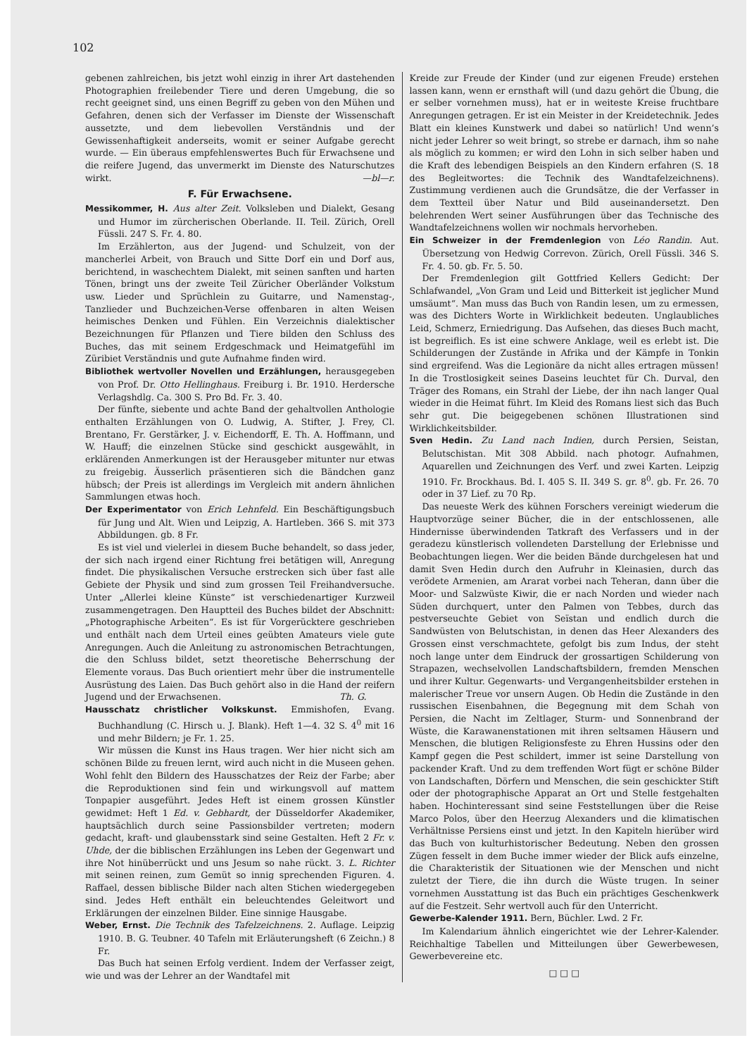102
gebenen zahlreichen, bis jetzt wohl einzig in ihrer Art dastehenden Photographien freilebender Tiere und deren Umgebung, die so recht geeignet sind, uns einen Begriff zu geben von den Mühen und Gefahren, denen sich der Verfasser im Dienste der Wissenschaft aussetzte, und dem liebevollen Verständnis und der Gewissenhaftigkeit anderseits, womit er seiner Aufgabe gerecht wurde. — Ein überaus empfehlenswertes Buch für Erwachsene und die reifere Jugend, das unvermerkt im Dienste des Naturschutzes wirkt. —bl—r.
F. Für Erwachsene.
Messikommer, H. Aus alter Zeit. Volksleben und Dialekt, Gesang und Humor im zürcherischen Oberlande. II. Teil. Zürich, Orell Füssli. 247 S. Fr. 4. 80.
Im Erzählerton, aus der Jugend- und Schulzeit, von der mancherlei Arbeit, von Brauch und Sitte Dorf ein und Dorf aus, berichtend, in waschechtem Dialekt, mit seinen sanften und harten Tönen, bringt uns der zweite Teil Züricher Oberländer Volkstum usw. Lieder und Sprüchlein zu Guitarre, und Namenstag-, Tanzlieder und Buchzeichen-Verse offenbaren in alten Weisen heimisches Denken und Fühlen. Ein Verzeichnis dialektischer Bezeichnungen für Pflanzen und Tiere bilden den Schluss des Buches, das mit seinem Erdgeschmack und Heimatgefühl im Züribiet Verständnis und gute Aufnahme finden wird.
Bibliothek wertvoller Novellen und Erzählungen, herausgegeben von Prof. Dr. Otto Hellinghaus. Freiburg i. Br. 1910. Herdersche Verlagshdlg. Ca. 300 S. Pro Bd. Fr. 3. 40.
Der fünfte, siebente und achte Band der gehaltvollen Anthologie enthalten Erzählungen von O. Ludwig, A. Stifter, J. Frey, Cl. Brentano, Fr. Gerstärker, J. v. Eichendorff, E. Th. A. Hoffmann, und W. Hauff; die einzelnen Stücke sind geschickt ausgewählt, in erklärenden Anmerkungen ist der Herausgeber mitunter nur etwas zu freigebig. Äusserlich präsentieren sich die Bändchen ganz hübsch; der Preis ist allerdings im Vergleich mit andern ähnlichen Sammlungen etwas hoch.
Der Experimentator von Erich Lehnfeld. Ein Beschäftigungsbuch für Jung und Alt. Wien und Leipzig, A. Hartleben. 366 S. mit 373 Abbildungen. gb. 8 Fr.
Es ist viel und vielerlei in diesem Buche behandelt, so dass jeder, der sich nach irgend einer Richtung frei betätigen will, Anregung findet. Die physikalischen Versuche erstrecken sich über fast alle Gebiete der Physik und sind zum grossen Teil Freihandversuche. Unter „Allerlei kleine Künste“ ist verschiedenartiger Kurzweil zusammengetragen. Den Hauptteil des Buches bildet der Abschnitt: „Photographische Arbeiten“. Es ist für Vorgerücktere geschrieben und enthält nach dem Urteil eines geübten Amateurs viele gute Anregungen. Auch die Anleitung zu astronomischen Betrachtungen, die den Schluss bildet, setzt theoretische Beherrschung der Elemente voraus. Das Buch orientiert mehr über die instrumentelle Ausrüstung des Laien. Das Buch gehört also in die Hand der reifern Jugend und der Erwachsenen. Th. G.
Hausschatz christlicher Volkskunst. Emmishofen, Evang. Buchhandlung (C. Hirsch u. J. Blank). Heft 1—4. 32 S. 4<sup>0</sup> mit 16 und mehr Bildern; je Fr. 1. 25.
Wir müssen die Kunst ins Haus tragen. Wer hier nicht sich am schönen Bilde zu freuen lernt, wird auch nicht in die Museen gehen. Wohl fehlt den Bildern des Hausschatzes der Reiz der Farbe; aber die Reproduktionen sind fein und wirkungsvoll auf mattem Tonpapier ausgeführt. Jedes Heft ist einem grossen Künstler gewidmet: Heft 1 Ed. v. Gebhardt, der Düsseldorfer Akademiker, hauptsächlich durch seine Passionsbilder vertreten; modern gedacht, kraft- und glaubensstark sind seine Gestalten. Heft 2 Fr. v. Uhde, der die biblischen Erzählungen ins Leben der Gegenwart und ihre Not hinüberrückt und uns Jesum so nahe rückt. 3. L. Richter mit seinen reinen, zum Gemüt so innig sprechenden Figuren. 4. Raffael, dessen biblische Bilder nach alten Stichen wiedergegeben sind. Jedes Heft enthält ein beleuchtendes Geleitwort und Erklärungen der einzelnen Bilder. Eine sinnige Hausgabe.
Weber, Ernst. Die Technik des Tafelzeichnens. 2. Auflage. Leipzig 1910. B. G. Teubner. 40 Tafeln mit Erläuterungsheft (6 Zeichn.) 8 Fr.
Das Buch hat seinen Erfolg verdient. Indem der Verfasser zeigt, wie und was der Lehrer an der Wandtafel mit
Kreide zur Freude der Kinder (und zur eigenen Freude) erstehen lassen kann, wenn er ernsthaft will (und dazu gehört die Übung, die er selber vornehmen muss), hat er in weiteste Kreise fruchtbare Anregungen getragen. Er ist ein Meister in der Kreidetechnik. Jedes Blatt ein kleines Kunstwerk und dabei so natürlich! Und wenn’s nicht jeder Lehrer so weit bringt, so strebe er darnach, ihm so nahe als möglich zu kommen; er wird den Lohn in sich selber haben und die Kraft des lebendigen Beispiels an den Kindern erfahren (S. 18 des Begleitwortes: die Technik des Wandtafelzeichnens). Zustimmung verdienen auch die Grundsätze, die der Verfasser in dem Textteil über Natur und Bild auseinandersetzt. Den belehrenden Wert seiner Ausführungen über das Technische des Wandtafelzeichnens wollen wir nochmals hervorheben.
Ein Schweizer in der Fremdenlegion von Léo Randin. Aut. Übersetzung von Hedwig Correvon. Zürich, Orell Füssli. 346 S. Fr. 4. 50. gb. Fr. 5. 50.
Der Fremdenlegion gilt Gottfried Kellers Gedicht: Der Schlafwandel, „Von Gram und Leid und Bitterkeit ist jeglicher Mund umsäumt“. Man muss das Buch von Randin lesen, um zu ermessen, was des Dichters Worte in Wirklichkeit bedeuten. Unglaubliches Leid, Schmerz, Erniedrigung. Das Aufsehen, das dieses Buch macht, ist begreiflich. Es ist eine schwere Anklage, weil es erlebt ist. Die Schilderungen der Zustände in Afrika und der Kämpfe in Tonkin sind ergreifend. Was die Legionäre da nicht alles ertragen müssen! In die Trostlosigkeit seines Daseins leuchtet für Ch. Durval, den Träger des Romans, ein Strahl der Liebe, der ihn nach langer Qual wieder in die Heimat führt. Im Kleid des Romans liest sich das Buch sehr gut. Die beigegebenen schönen Illustrationen sind Wirklichkeitsbilder.
Sven Hedin. Zu Land nach Indien, durch Persien, Seistan, Belutschistan. Mit 308 Abbild. nach photogr. Aufnahmen, Aquarellen und Zeichnungen des Verf. und zwei Karten. Leipzig 1910. Fr. Brockhaus. Bd. I. 405 S. II. 349 S. gr. 8<sup>0</sup>. gb. Fr. 26. 70 oder in 37 Lief. zu 70 Rp.
Das neueste Werk des kühnen Forschers vereinigt wiederum die Hauptvorzüge seiner Bücher, die in der entschlossenen, alle Hindernisse überwindenden Tatkraft des Verfassers und in der geradezu künstlerisch vollendeten Darstellung der Erlebnisse und Beobachtungen liegen. Wer die beiden Bände durchgelesen hat und damit Sven Hedin durch den Aufruhr in Kleinasien, durch das verödete Armenien, am Ararat vorbei nach Teheran, dann über die Moor- und Salzwüste Kiwir, die er nach Norden und wieder nach Süden durchquert, unter den Palmen von Tebbes, durch das pestverseuchte Gebiet von Seïstan und endlich durch die Sandwüsten von Belutschistan, in denen das Heer Alexanders des Grossen einst verschmachtete, gefolgt bis zum Indus, der steht noch lange unter dem Eindruck der grossartigen Schilderung von Strapazen, wechselvollen Landschaftsbildern, fremden Menschen und ihrer Kultur. Gegenwarts- und Vergangenheitsbilder erstehen in malerischer Treue vor unsern Augen. Ob Hedin die Zustände in den russischen Eisenbahnen, die Begegnung mit dem Schah von Persien, die Nacht im Zeltlager, Sturm- und Sonnenbrand der Wüste, die Karawanenstationen mit ihren seltsamen Häusern und Menschen, die blutigen Religionsfeste zu Ehren Hussins oder den Kampf gegen die Pest schildert, immer ist seine Darstellung von packender Kraft. Und zu dem treffenden Wort fügt er schöne Bilder von Landschaften, Dörfern und Menschen, die sein geschickter Stift oder der photographische Apparat an Ort und Stelle festgehalten haben. Hochinteressant sind seine Feststellungen über die Reise Marco Polos, über den Heerzug Alexanders und die klimatischen Verhältnisse Persiens einst und jetzt. In den Kapiteln hierüber wird das Buch von kulturhistorischer Bedeutung. Neben den grossen Zügen fesselt in dem Buche immer wieder der Blick aufs einzelne, die Charakteristik der Situationen wie der Menschen und nicht zuletzt der Tiere, die ihn durch die Wüste trugen. In seiner vornehmen Ausstattung ist das Buch ein prächtiges Geschenkwerk auf die Festzeit. Sehr wertvoll auch für den Unterricht.
Gewerbe-Kalender 1911. Bern, Büchler. Lwd. 2 Fr.
Im Kalendarium ähnlich eingerichtet wie der Lehrer-Kalender. Reichhaltige Tabellen und Mitteilungen über Gewerbewesen, Gewerbevereine etc.
□ □ □